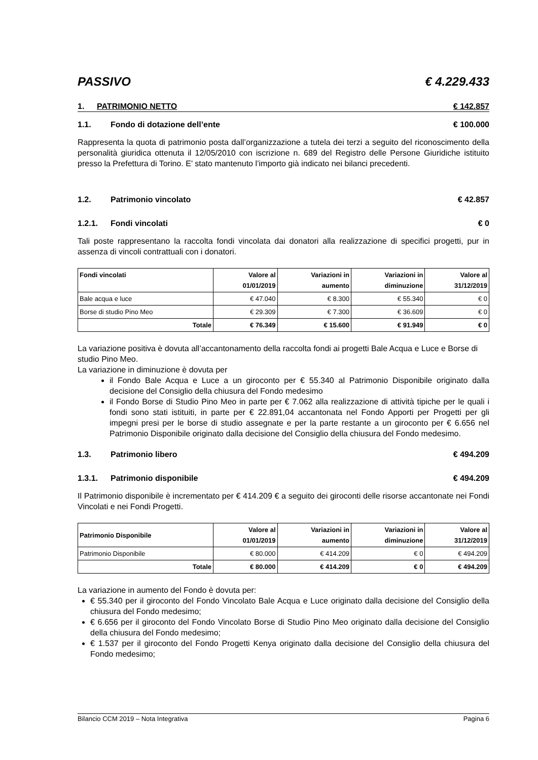PASSIVO € 4.229.433
1. PATRIMONIO NETTO € 142.857
1.1. Fondo di dotazione dell’ente € 100.000
Rappresenta la quota di patrimonio posta dall’organizzazione a tutela dei terzi a seguito del riconoscimento della personalità giuridica ottenuta il 12/05/2010 con iscrizione n. 689 del Registro delle Persone Giuridiche istituito presso la Prefettura di Torino. E’ stato mantenuto l’importo già indicato nei bilanci precedenti.
1.2. Patrimonio vincolato € 42.857
1.2.1. Fondi vincolati € 0
Tali poste rappresentano la raccolta fondi vincolata dai donatori alla realizzazione di specifici progetti, pur in assenza di vincoli contrattuali con i donatori.
| Fondi vincolati | Valore al 01/01/2019 | Variazioni in aumento | Variazioni in diminuzione | Valore al 31/12/2019 |
| --- | --- | --- | --- | --- |
| Bale acqua e luce | € 47.040 | € 8.300 | € 55.340 | € 0 |
| Borse di studio Pino Meo | € 29.309 | € 7.300 | € 36.609 | € 0 |
| Totale | € 76.349 | € 15.600 | € 91.949 | € 0 |
La variazione positiva è dovuta all’accantonamento della raccolta fondi ai progetti Bale Acqua e Luce e Borse di studio Pino Meo.
La variazione in diminuzione è dovuta per
il Fondo Bale Acqua e Luce a un giroconto per € 55.340 al Patrimonio Disponibile originato dalla decisione del Consiglio della chiusura del Fondo medesimo
il Fondo Borse di Studio Pino Meo in parte per € 7.062 alla realizzazione di attività tipiche per le quali i fondi sono stati istituiti, in parte per € 22.891,04 accantonata nel Fondo Apporti per Progetti per gli impegni presi per le borse di studio assegnate e per la parte restante a un giroconto per € 6.656 nel Patrimonio Disponibile originato dalla decisione del Consiglio della chiusura del Fondo medesimo.
1.3. Patrimonio libero € 494.209
1.3.1. Patrimonio disponibile € 494.209
Il Patrimonio disponibile è incrementato per € 414.209 € a seguito dei giroconti delle risorse accantonate nei Fondi Vincolati e nei Fondi Progetti.
| Patrimonio Disponibile | Valore al 01/01/2019 | Variazioni in aumento | Variazioni in diminuzione | Valore al 31/12/2019 |
| --- | --- | --- | --- | --- |
| Patrimonio Disponibile | € 80.000 | € 414.209 | € 0 | € 494.209 |
| Totale | € 80.000 | € 414.209 | € 0 | € 494.209 |
La variazione in aumento del Fondo è dovuta per:
€ 55.340 per il giroconto del Fondo Vincolato Bale Acqua e Luce originato dalla decisione del Consiglio della chiusura del Fondo medesimo;
€ 6.656 per il giroconto del Fondo Vincolato Borse di Studio Pino Meo originato dalla decisione del Consiglio della chiusura del Fondo medesimo;
€ 1.537 per il giroconto del Fondo Progetti Kenya originato dalla decisione del Consiglio della chiusura del Fondo medesimo;
Bilancio CCM 2019 – Nota Integrativa Pagina 6